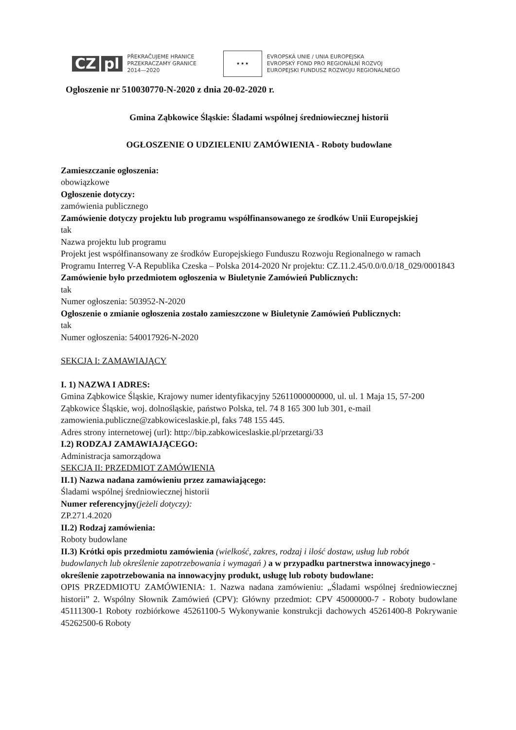CZ pl
PŘEKRAČUJEME HRANICE
PRZEKRACZAMY GRANICE
2014—2020
★ ★ ★
EVROPSKÁ UNIE / UNIA EUROPEJSKA
EVROPSKÝ FOND PRO REGIONÁLNÍ ROZVOJ
EUROPEJSKI FUNDUSZ ROZWOJU REGIONALNEGO
Ogłoszenie nr 510030770-N-2020 z dnia 20-02-2020 r.
Gmina Ząbkowice Śląskie: Śladami wspólnej średniowiecznej historii
OGŁOSZENIE O UDZIELENIU ZAMÓWIENIA - Roboty budowlane
Zamieszczanie ogłoszenia:
obowiązkowe
Ogłoszenie dotyczy:
zamówienia publicznego
Zamówienie dotyczy projektu lub programu współfinansowanego ze środków Unii Europejskiej
tak
Nazwa projektu lub programu
Projekt jest współfinansowany ze środków Europejskiego Funduszu Rozwoju Regionalnego w ramach Programu Interreg V-A Republika Czeska – Polska 2014-2020 Nr projektu: CZ.11.2.45/0.0/0.0/18_029/0001843
Zamówienie było przedmiotem ogłoszenia w Biuletynie Zamówień Publicznych:
tak
Numer ogłoszenia: 503952-N-2020
Ogłoszenie o zmianie ogłoszenia zostało zamieszczone w Biuletynie Zamówień Publicznych:
tak
Numer ogłoszenia: 540017926-N-2020
SEKCJA I: ZAMAWIAJĄCY
I. 1) NAZWA I ADRES:
Gmina Ząbkowice Śląskie, Krajowy numer identyfikacyjny 52611000000000, ul. ul. 1 Maja 15, 57-200 Ząbkowice Śląskie, woj. dolnośląskie, państwo Polska, tel. 74 8 165 300 lub 301, e-mail zamowienia.publiczne@zabkowiceslaskie.pl, faks 748 155 445.
Adres strony internetowej (url): http://bip.zabkowiceslaskie.pl/przetargi/33
I.2) RODZAJ ZAMAWIAJĄCEGO:
Administracja samorządowa
SEKCJA II: PRZEDMIOT ZAMÓWIENIA
II.1) Nazwa nadana zamówieniu przez zamawiającego:
Śladami wspólnej średniowiecznej historii
Numer referencyjny(jeżeli dotyczy):
ZP.271.4.2020
II.2) Rodzaj zamówienia:
Roboty budowlane
II.3) Krótki opis przedmiotu zamówienia (wielkość, zakres, rodzaj i ilość dostaw, usług lub robót budowlanych lub określenie zapotrzebowania i wymagań ) a w przypadku partnerstwa innowacyjnego - określenie zapotrzebowania na innowacyjny produkt, usługę lub roboty budowlane:
OPIS PRZEDMIOTU ZAMÓWIENIA: 1. Nazwa nadana zamówieniu: „Śladami wspólnej średniowiecznej historii” 2. Wspólny Słownik Zamówień (CPV): Główny przedmiot: CPV 45000000-7 - Roboty budowlane 45111300-1 Roboty rozbiórkowe 45261100-5 Wykonywanie konstrukcji dachowych 45261400-8 Pokrywanie 45262500-6 Roboty